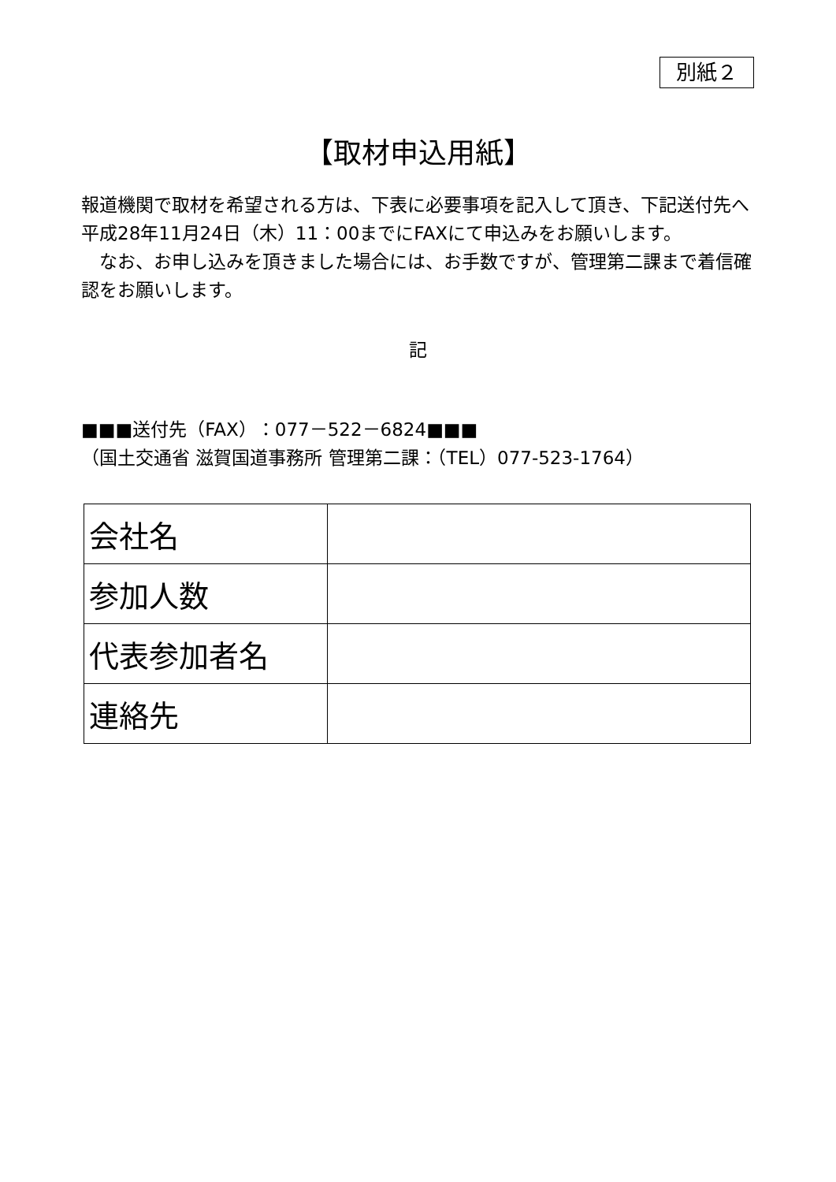別紙２
【取材申込用紙】
報道機関で取材を希望される方は、下表に必要事項を記入して頂き、下記送付先へ平成28年11月24日（木）11：00までにFAXにて申込みをお願いします。
　なお、お申し込みを頂きました場合には、お手数ですが、管理第二課まで着信確認をお願いします。
記
■■■送付先（FAX）：077－522－6824■■■
（国土交通省 滋賀国道事務所 管理第二課：（TEL）077-523-1764）
| 会社名 | |
| 参加人数 | |
| 代表参加者名 | |
| 連絡先 | |